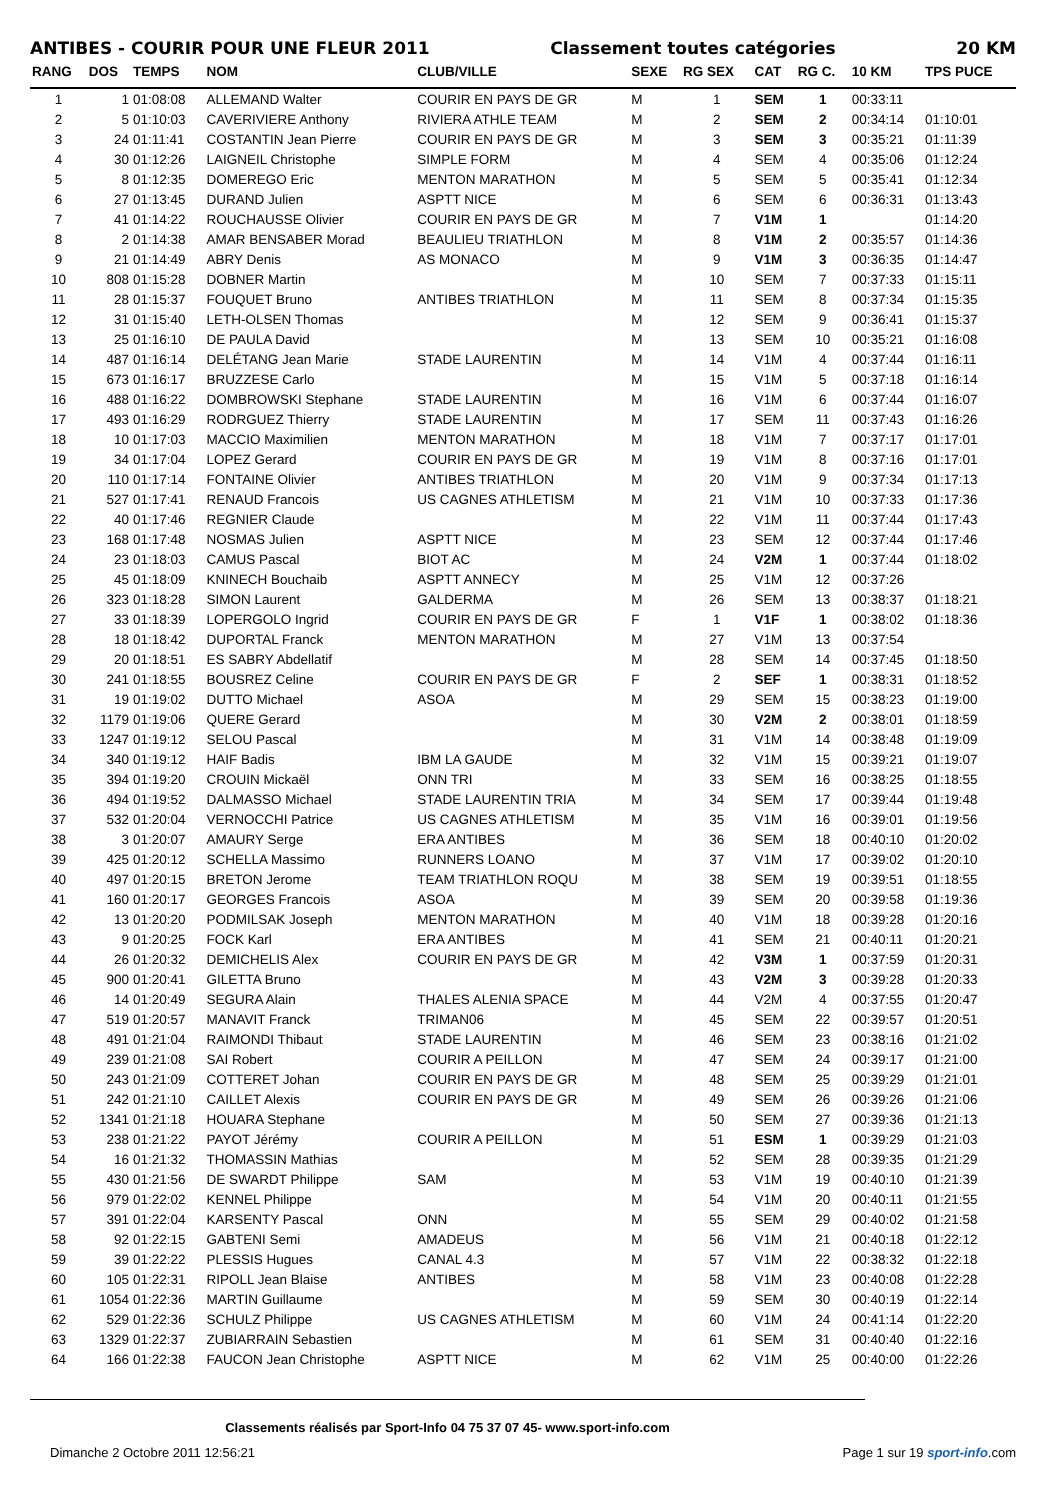ANTIBES - COURIR POUR UNE FLEUR 2011 Classement toutes catégories 20 KM
| RANG | DOS | TEMPS | NOM | CLUB/VILLE | SEXE | RG SEX | CAT | RG C. | 10 KM | TPS PUCE |
| --- | --- | --- | --- | --- | --- | --- | --- | --- | --- | --- |
| 1 | 1 | 01:08:08 | ALLEMAND Walter | COURIR EN PAYS DE GR | M | 1 | SEM | 1 | 00:33:11 | |
| 2 | 5 | 01:10:03 | CAVERIVIERE Anthony | RIVIERA ATHLE TEAM | M | 2 | SEM | 2 | 00:34:14 | 01:10:01 |
| 3 | 24 | 01:11:41 | COSTANTIN Jean Pierre | COURIR EN PAYS DE GR | M | 3 | SEM | 3 | 00:35:21 | 01:11:39 |
| 4 | 30 | 01:12:26 | LAIGNEIL Christophe | SIMPLE FORM | M | 4 | SEM | 4 | 00:35:06 | 01:12:24 |
| 5 | 8 | 01:12:35 | DOMEREGO Eric | MENTON MARATHON | M | 5 | SEM | 5 | 00:35:41 | 01:12:34 |
| 6 | 27 | 01:13:45 | DURAND Julien | ASPTT NICE | M | 6 | SEM | 6 | 00:36:31 | 01:13:43 |
| 7 | 41 | 01:14:22 | ROUCHAUSSE Olivier | COURIR EN PAYS DE GR | M | 7 | V1M | 1 | | 01:14:20 |
| 8 | 2 | 01:14:38 | AMAR BENSABER Morad | BEAULIEU TRIATHLON | M | 8 | V1M | 2 | 00:35:57 | 01:14:36 |
| 9 | 21 | 01:14:49 | ABRY Denis | AS MONACO | M | 9 | V1M | 3 | 00:36:35 | 01:14:47 |
| 10 | 808 | 01:15:28 | DOBNER Martin | | M | 10 | SEM | 7 | 00:37:33 | 01:15:11 |
| 11 | 28 | 01:15:37 | FOUQUET Bruno | ANTIBES TRIATHLON | M | 11 | SEM | 8 | 00:37:34 | 01:15:35 |
| 12 | 31 | 01:15:40 | LETH-OLSEN Thomas | | M | 12 | SEM | 9 | 00:36:41 | 01:15:37 |
| 13 | 25 | 01:16:10 | DE PAULA David | | M | 13 | SEM | 10 | 00:35:21 | 01:16:08 |
| 14 | 487 | 01:16:14 | DELÉTANG Jean Marie | STADE LAURENTIN | M | 14 | V1M | 4 | 00:37:44 | 01:16:11 |
| 15 | 673 | 01:16:17 | BRUZZESE Carlo | | M | 15 | V1M | 5 | 00:37:18 | 01:16:14 |
| 16 | 488 | 01:16:22 | DOMBROWSKI Stephane | STADE LAURENTIN | M | 16 | V1M | 6 | 00:37:44 | 01:16:07 |
| 17 | 493 | 01:16:29 | RODRGUEZ Thierry | STADE LAURENTIN | M | 17 | SEM | 11 | 00:37:43 | 01:16:26 |
| 18 | 10 | 01:17:03 | MACCIO Maximilien | MENTON MARATHON | M | 18 | V1M | 7 | 00:37:17 | 01:17:01 |
| 19 | 34 | 01:17:04 | LOPEZ Gerard | COURIR EN PAYS DE GR | M | 19 | V1M | 8 | 00:37:16 | 01:17:01 |
| 20 | 110 | 01:17:14 | FONTAINE Olivier | ANTIBES TRIATHLON | M | 20 | V1M | 9 | 00:37:34 | 01:17:13 |
| 21 | 527 | 01:17:41 | RENAUD Francois | US CAGNES ATHLETISM | M | 21 | V1M | 10 | 00:37:33 | 01:17:36 |
| 22 | 40 | 01:17:46 | REGNIER Claude | | M | 22 | V1M | 11 | 00:37:44 | 01:17:43 |
| 23 | 168 | 01:17:48 | NOSMAS Julien | ASPTT NICE | M | 23 | SEM | 12 | 00:37:44 | 01:17:46 |
| 24 | 23 | 01:18:03 | CAMUS Pascal | BIOT AC | M | 24 | V2M | 1 | 00:37:44 | 01:18:02 |
| 25 | 45 | 01:18:09 | KNINECH Bouchaib | ASPTT ANNECY | M | 25 | V1M | 12 | 00:37:26 | |
| 26 | 323 | 01:18:28 | SIMON Laurent | GALDERMA | M | 26 | SEM | 13 | 00:38:37 | 01:18:21 |
| 27 | 33 | 01:18:39 | LOPERGOLO Ingrid | COURIR EN PAYS DE GR | F | 1 | V1F | 1 | 00:38:02 | 01:18:36 |
| 28 | 18 | 01:18:42 | DUPORTAL Franck | MENTON MARATHON | M | 27 | V1M | 13 | 00:37:54 | |
| 29 | 20 | 01:18:51 | ES SABRY Abdellatif | | M | 28 | SEM | 14 | 00:37:45 | 01:18:50 |
| 30 | 241 | 01:18:55 | BOUSREZ Celine | COURIR EN PAYS DE GR | F | 2 | SEF | 1 | 00:38:31 | 01:18:52 |
| 31 | 19 | 01:19:02 | DUTTO Michael | ASOA | M | 29 | SEM | 15 | 00:38:23 | 01:19:00 |
| 32 | 1179 | 01:19:06 | QUERE Gerard | | M | 30 | V2M | 2 | 00:38:01 | 01:18:59 |
| 33 | 1247 | 01:19:12 | SELOU Pascal | | M | 31 | V1M | 14 | 00:38:48 | 01:19:09 |
| 34 | 340 | 01:19:12 | HAIF Badis | IBM LA GAUDE | M | 32 | V1M | 15 | 00:39:21 | 01:19:07 |
| 35 | 394 | 01:19:20 | CROUIN Mickaël | ONN TRI | M | 33 | SEM | 16 | 00:38:25 | 01:18:55 |
| 36 | 494 | 01:19:52 | DALMASSO Michael | STADE LAURENTIN TRIA | M | 34 | SEM | 17 | 00:39:44 | 01:19:48 |
| 37 | 532 | 01:20:04 | VERNOCCHI Patrice | US CAGNES ATHLETISM | M | 35 | V1M | 16 | 00:39:01 | 01:19:56 |
| 38 | 3 | 01:20:07 | AMAURY Serge | ERA ANTIBES | M | 36 | SEM | 18 | 00:40:10 | 01:20:02 |
| 39 | 425 | 01:20:12 | SCHELLA Massimo | RUNNERS LOANO | M | 37 | V1M | 17 | 00:39:02 | 01:20:10 |
| 40 | 497 | 01:20:15 | BRETON Jerome | TEAM TRIATHLON ROQU | M | 38 | SEM | 19 | 00:39:51 | 01:18:55 |
| 41 | 160 | 01:20:17 | GEORGES Francois | ASOA | M | 39 | SEM | 20 | 00:39:58 | 01:19:36 |
| 42 | 13 | 01:20:20 | PODMILSAK Joseph | MENTON MARATHON | M | 40 | V1M | 18 | 00:39:28 | 01:20:16 |
| 43 | 9 | 01:20:25 | FOCK Karl | ERA ANTIBES | M | 41 | SEM | 21 | 00:40:11 | 01:20:21 |
| 44 | 26 | 01:20:32 | DEMICHELIS Alex | COURIR EN PAYS DE GR | M | 42 | V3M | 1 | 00:37:59 | 01:20:31 |
| 45 | 900 | 01:20:41 | GILETTA Bruno | | M | 43 | V2M | 3 | 00:39:28 | 01:20:33 |
| 46 | 14 | 01:20:49 | SEGURA Alain | THALES ALENIA SPACE | M | 44 | V2M | 4 | 00:37:55 | 01:20:47 |
| 47 | 519 | 01:20:57 | MANAVIT Franck | TRIMAN06 | M | 45 | SEM | 22 | 00:39:57 | 01:20:51 |
| 48 | 491 | 01:21:04 | RAIMONDI Thibaut | STADE LAURENTIN | M | 46 | SEM | 23 | 00:38:16 | 01:21:02 |
| 49 | 239 | 01:21:08 | SAI Robert | COURIR A PEILLON | M | 47 | SEM | 24 | 00:39:17 | 01:21:00 |
| 50 | 243 | 01:21:09 | COTTERET Johan | COURIR EN PAYS DE GR | M | 48 | SEM | 25 | 00:39:29 | 01:21:01 |
| 51 | 242 | 01:21:10 | CAILLET Alexis | COURIR EN PAYS DE GR | M | 49 | SEM | 26 | 00:39:26 | 01:21:06 |
| 52 | 1341 | 01:21:18 | HOUARA Stephane | | M | 50 | SEM | 27 | 00:39:36 | 01:21:13 |
| 53 | 238 | 01:21:22 | PAYOT Jérémy | COURIR A PEILLON | M | 51 | ESM | 1 | 00:39:29 | 01:21:03 |
| 54 | 16 | 01:21:32 | THOMASSIN Mathias | | M | 52 | SEM | 28 | 00:39:35 | 01:21:29 |
| 55 | 430 | 01:21:56 | DE SWARDT Philippe | SAM | M | 53 | V1M | 19 | 00:40:10 | 01:21:39 |
| 56 | 979 | 01:22:02 | KENNEL Philippe | | M | 54 | V1M | 20 | 00:40:11 | 01:21:55 |
| 57 | 391 | 01:22:04 | KARSENTY Pascal | ONN | M | 55 | SEM | 29 | 00:40:02 | 01:21:58 |
| 58 | 92 | 01:22:15 | GABTENI Semi | AMADEUS | M | 56 | V1M | 21 | 00:40:18 | 01:22:12 |
| 59 | 39 | 01:22:22 | PLESSIS Hugues | CANAL 4.3 | M | 57 | V1M | 22 | 00:38:32 | 01:22:18 |
| 60 | 105 | 01:22:31 | RIPOLL Jean Blaise | ANTIBES | M | 58 | V1M | 23 | 00:40:08 | 01:22:28 |
| 61 | 1054 | 01:22:36 | MARTIN Guillaume | | M | 59 | SEM | 30 | 00:40:19 | 01:22:14 |
| 62 | 529 | 01:22:36 | SCHULZ Philippe | US CAGNES ATHLETISM | M | 60 | V1M | 24 | 00:41:14 | 01:22:20 |
| 63 | 1329 | 01:22:37 | ZUBIARRAIN Sebastien | | M | 61 | SEM | 31 | 00:40:40 | 01:22:16 |
| 64 | 166 | 01:22:38 | FAUCON Jean Christophe | ASPTT NICE | M | 62 | V1M | 25 | 00:40:00 | 01:22:26 |
Classements réalisés par Sport-Info 04 75 37 07 45- www.sport-info.com
Dimanche 2 Octobre 2011 12:56:21 Page 1 sur 19 sport-info.com